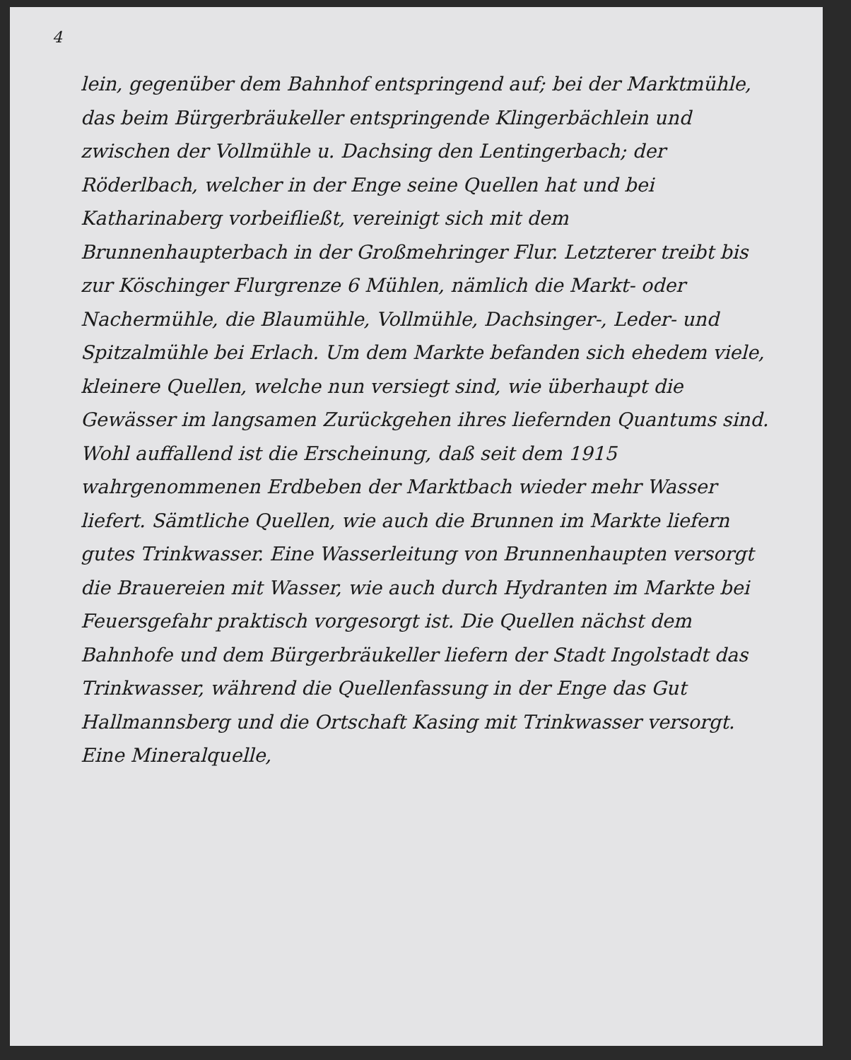4
lein, gegenüber dem Bahnhof entspringend auf; bei der Marktmühle, das beim Bürgerbräukeller entspringende Klingerbächlein und zwischen der Vollmühle u. Dachsing den Lentingerbach; der Röderlbach, welcher in der Enge seine Quellen hat und bei Katharinaberg vorbeifließt, vereinigt sich mit dem Brunnenhaupterbach in der Großmehringer Flur. Letzterer treibt bis zur Köschinger Flurgrenze 6 Mühlen, nämlich die Markt- oder Nachermühle, die Blaumühle, Vollmühle, Dachsinger-, Leder- und Spitzalmühle bei Erlach. Um dem Markte befanden sich ehedem viele, kleinere Quellen, welche nun versiegt sind, wie überhaupt die Gewässer im langsamen Zurückgehen ihres liefernden Quantums sind. Wohl auffallend ist die Erscheinung, daß seit dem 1915 wahrgenommenen Erdbeben der Marktbach wieder mehr Wasser liefert. Sämtliche Quellen, wie auch die Brunnen im Markte liefern gutes Trinkwasser. Eine Wasserleitung von Brunnenhaupten versorgt die Brauereien mit Wasser, wie auch durch Hydranten im Markte bei Feuersgefahr praktisch vorgesorgt ist. Die Quellen nächst dem Bahnhofe und dem Bürgerbräukeller liefern der Stadt Ingolstadt das Trinkwasser, während die Quellenfassung in der Enge das Gut Hallmannsberg und die Ortschaft Kasing mit Trinkwasser versorgt. Eine Mineralquelle,